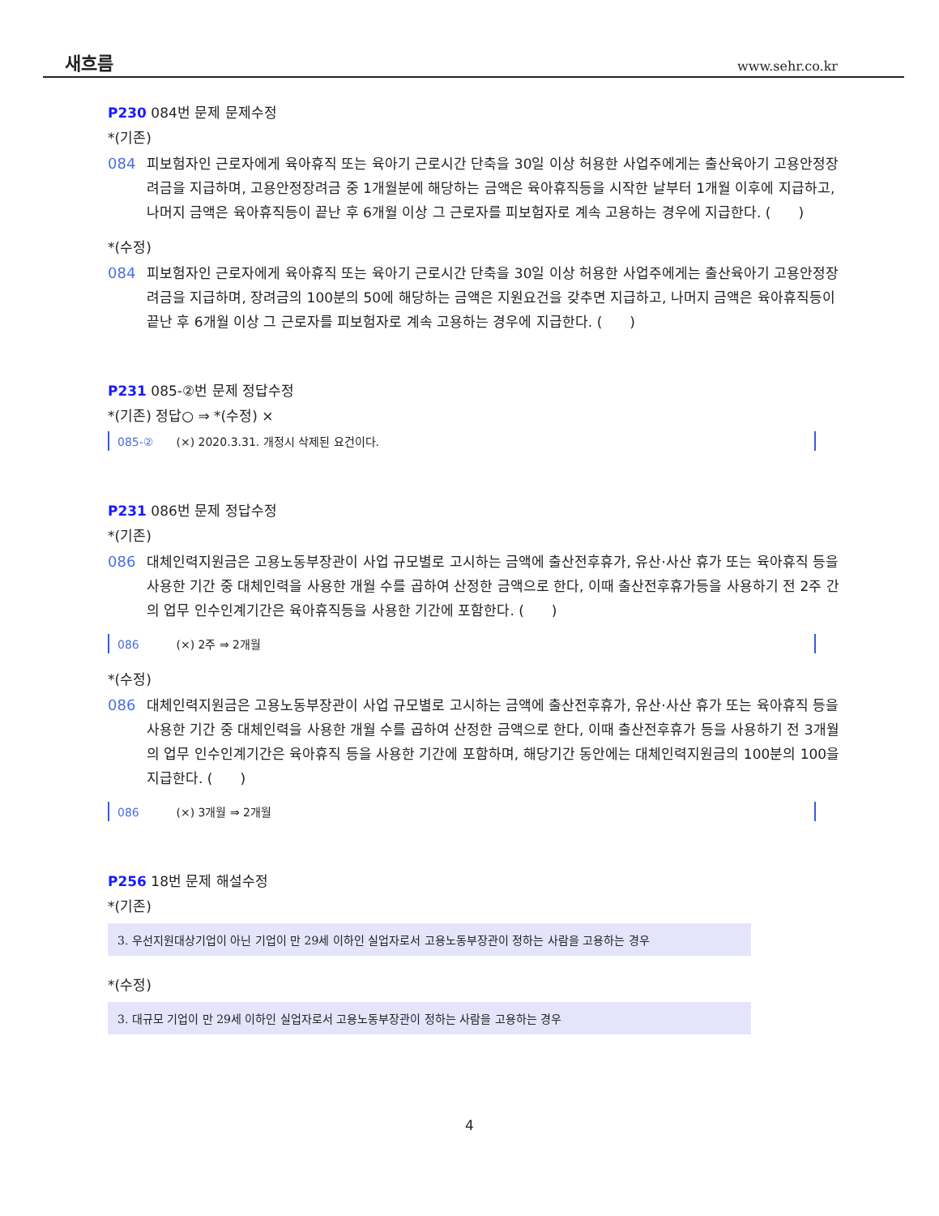새흐름 www.sehr.co.kr
P230 084번 문제 문제수정
*(기존)
084 피보험자인 근로자에게 육아휴직 또는 육아기 근로시간 단축을 30일 이상 허용한 사업주에게는 출산육아기 고용안정장려금을 지급하며, 고용안정장려금 중 1개월분에 해당하는 금액은 육아휴직등을 시작한 날부터 1개월 이후에 지급하고, 나머지 금액은 육아휴직등이 끝난 후 6개월 이상 그 근로자를 피보험자로 계속 고용하는 경우에 지급한다. (　　)
*(수정)
084 피보험자인 근로자에게 육아휴직 또는 육아기 근로시간 단축을 30일 이상 허용한 사업주에게는 출산육아기 고용안정장려금을 지급하며, 장려금의 100분의 50에 해당하는 금액은 지원요건을 갖추면 지급하고, 나머지 금액은 육아휴직등이 끝난 후 6개월 이상 그 근로자를 피보험자로 계속 고용하는 경우에 지급한다. (　　)
P231 085-②번 문제 정답수정
*(기존) 정답○ ⇒ *(수정) ×
085-② (×) 2020.3.31. 개정시 삭제된 요건이다.
P231 086번 문제 정답수정
*(기존)
086 대체인력지원금은 고용노동부장관이 사업 규모별로 고시하는 금액에 출산전후휴가, 유산·사산 휴가 또는 육아휴직 등을 사용한 기간 중 대체인력을 사용한 개월 수를 곱하여 산정한 금액으로 한다, 이때 출산전후휴가등을 사용하기 전 2주 간의 업무 인수인계기간은 육아휴직등을 사용한 기간에 포함한다. (　　)
086 (×) 2주 ⇒ 2개월
*(수정)
086 대체인력지원금은 고용노동부장관이 사업 규모별로 고시하는 금액에 출산전후휴가, 유산·사산 휴가 또는 육아휴직 등을 사용한 기간 중 대체인력을 사용한 개월 수를 곱하여 산정한 금액으로 한다, 이때 출산전후휴가 등을 사용하기 전 3개월의 업무 인수인계기간은 육아휴직 등을 사용한 기간에 포함하며, 해당기간 동안에는 대체인력지원금의 100분의 100을 지급한다. (　　)
086 (×) 3개월 ⇒ 2개월
P256 18번 문제 해설수정
*(기존)
3. 우선지원대상기업이 아닌 기업이 만 29세 이하인 실업자로서 고용노동부장관이 정하는 사람을 고용하는 경우
*(수정)
3. 대규모 기업이 만 29세 이하인 실업자로서 고용노동부장관이 정하는 사람을 고용하는 경우
4